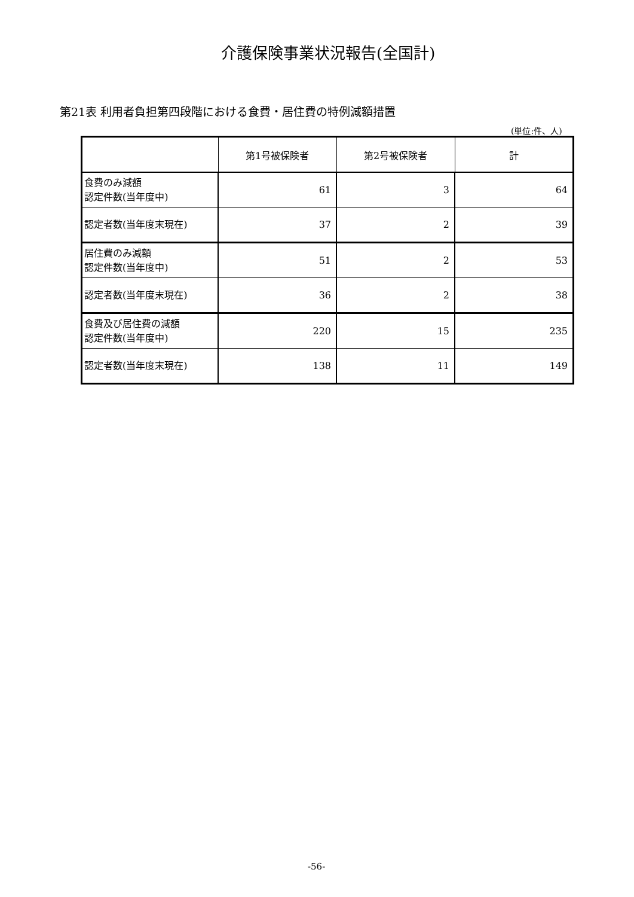介護保険事業状況報告(全国計)
第21表 利用者負担第四段階における食費・居住費の特例減額措置
(単位:件、人)
| | 第1号被保険者 | 第2号被保険者 | 計 |
| --- | --- | --- | --- |
| 食費のみ減額 認定件数(当年度中) | 61 | 3 | 64 |
| 認定者数(当年度末現在) | 37 | 2 | 39 |
| 居住費のみ減額 認定件数(当年度中) | 51 | 2 | 53 |
| 認定者数(当年度末現在) | 36 | 2 | 38 |
| 食費及び居住費の減額 認定件数(当年度中) | 220 | 15 | 235 |
| 認定者数(当年度末現在) | 138 | 11 | 149 |
-56-